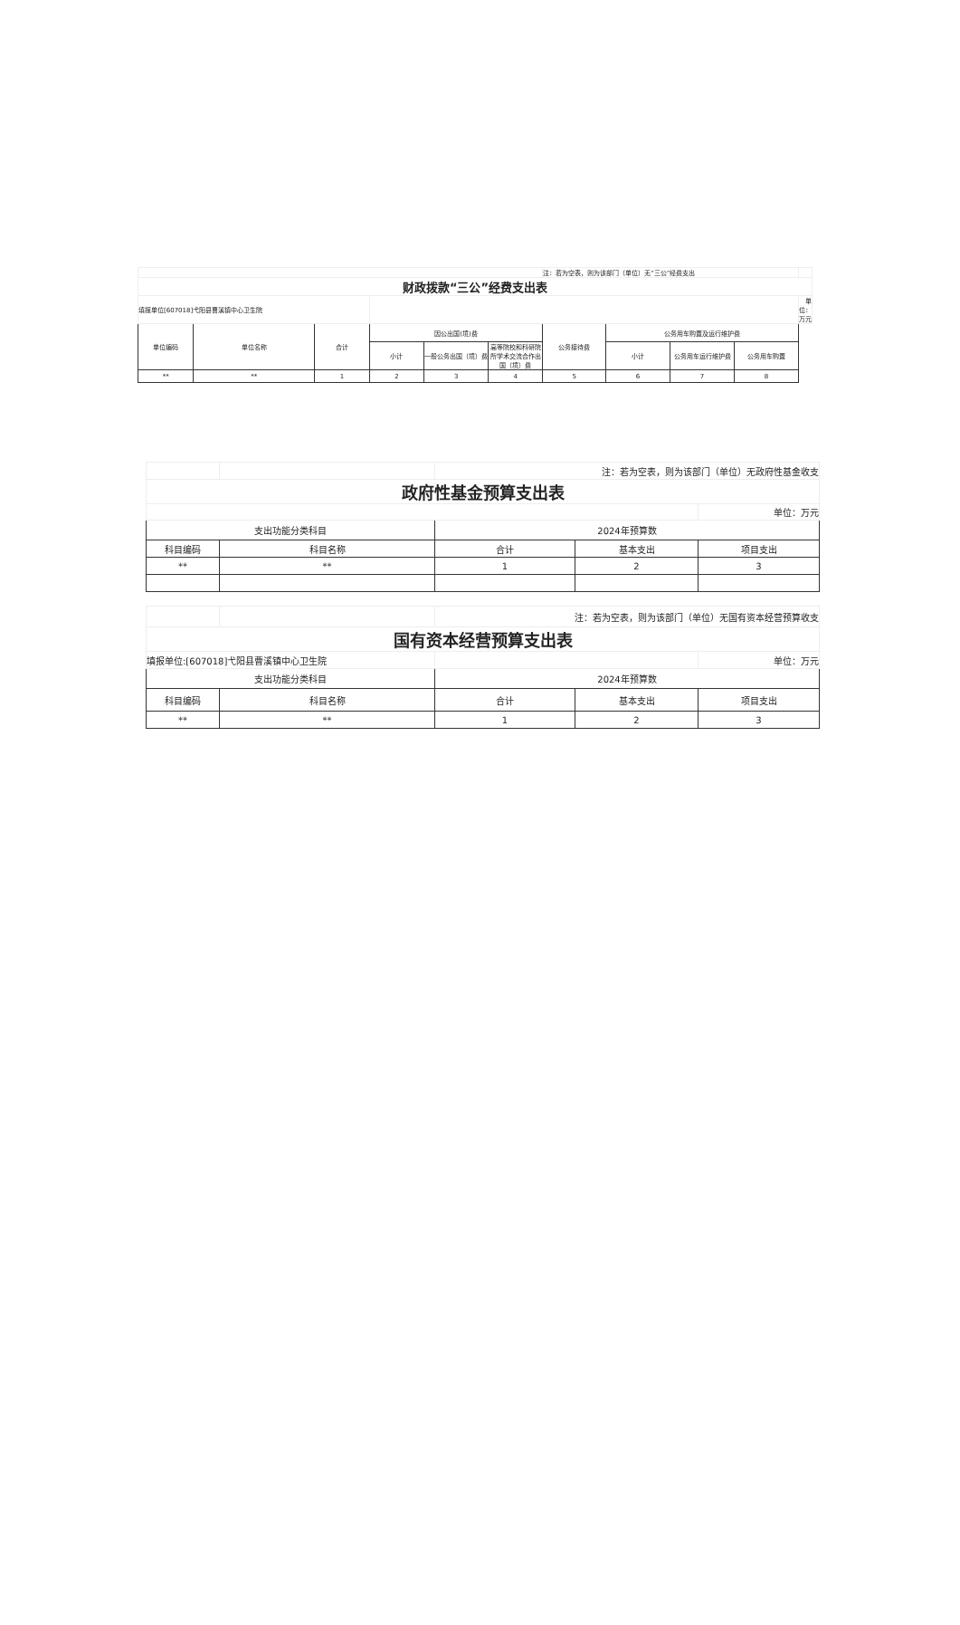| | | | | | | 注：若为空表，则为该部门（单位）无“三公”经费支出 | | | | |
| 财政拨款“三公”经费支出表 | | | | | | | | | | |
| 填报单位[607018]弋阳县曹溪镇中心卫生院 | | | | | | | | | | 单位：万元 |
| 单位编码 | 单位名称 | 合计 | 因公出国(境)费 | | | 公务接待费 | 公务用车购置及运行维护费 | | | |
| | | | 小计 | 一般公务出国（境）费 | 高等院校和科研院所学术交流合作出国（境）费 | | 小计 | 公务用车运行维护费 | 公务用车购置 | |
| ** | ** | 1 | 2 | 3 | 4 | 5 | 6 | 7 | 8 | |
| | | 注：若为空表，则为该部门（单位）无政府性基金收支 | | |
| 政府性基金预算支出表 | | | | |
| | | | | 单位：万元 |
| 支出功能分类科目 | | 2024年预算数 | | |
| 科目编码 | 科目名称 | 合计 | 基本支出 | 项目支出 |
| ** | ** | 1 | 2 | 3 |
| | | 注：若为空表，则为该部门（单位）无国有资本经营预算收支 | | |
| 国有资本经营预算支出表 | | | | |
| 填报单位:[607018]弋阳县曹溪镇中心卫生院 | | | | 单位：万元 |
| 支出功能分类科目 | | 2024年预算数 | | |
| 科目编码 | 科目名称 | 合计 | 基本支出 | 项目支出 |
| ** | ** | 1 | 2 | 3 |